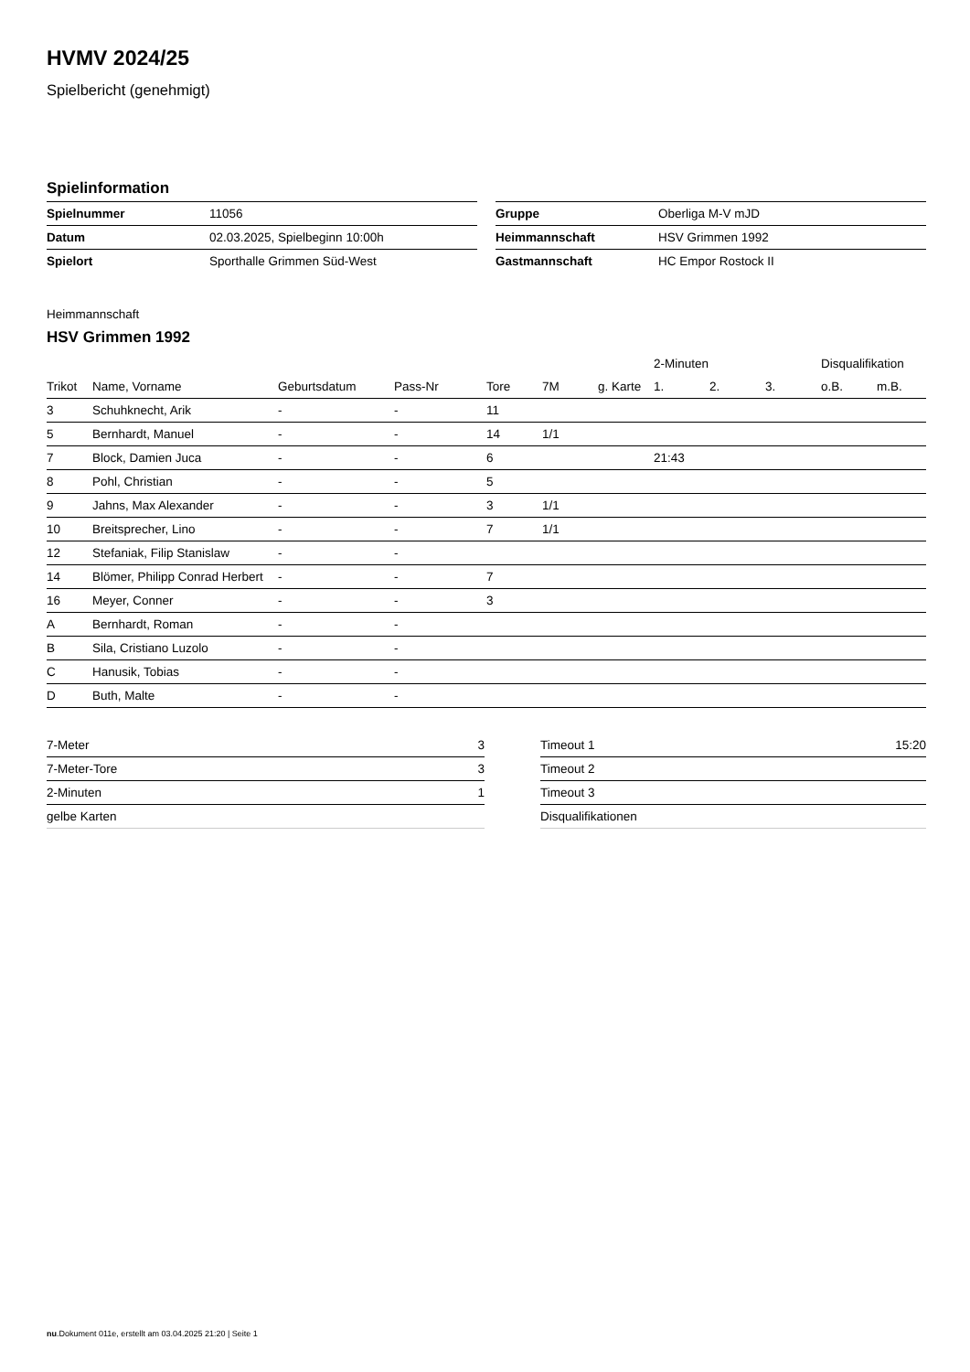HVMV 2024/25
Spielbericht (genehmigt)
Spielinformation
| Spielnummer | 11056 |
| Datum | 02.03.2025, Spielbeginn 10:00h |
| Spielort | Sporthalle Grimmen Süd-West |
| Gruppe | Oberliga M-V mJD |
| Heimmannschaft | HSV Grimmen 1992 |
| Gastmannschaft | HC Empor Rostock II |
Heimmannschaft
HSV Grimmen 1992
| | | | | | | | 2-Minuten | | | Disqualifikation | |
| --- | --- | --- | --- | --- | --- | --- | --- | --- | --- | --- | --- |
| Trikot | Name, Vorname | Geburtsdatum | Pass-Nr | Tore | 7M | g. Karte | 1. | 2. | 3. | o.B. | m.B. |
| 3 | Schuhknecht, Arik | - | - | 11 | | | | | | | |
| 5 | Bernhardt, Manuel | - | - | 14 | 1/1 | | | | | | |
| 7 | Block, Damien Juca | - | - | 6 | | | 21:43 | | | | |
| 8 | Pohl, Christian | - | - | 5 | | | | | | | |
| 9 | Jahns, Max Alexander | - | - | 3 | 1/1 | | | | | | |
| 10 | Breitsprecher, Lino | - | - | 7 | 1/1 | | | | | | |
| 12 | Stefaniak, Filip Stanislaw | - | - | | | | | | | | |
| 14 | Blömer, Philipp Conrad Herbert | - | - | 7 | | | | | | | |
| 16 | Meyer, Conner | - | - | 3 | | | | | | | |
| A | Bernhardt, Roman | - | - | | | | | | | | |
| B | Sila, Cristiano Luzolo | - | - | | | | | | | | |
| C | Hanusik, Tobias | - | - | | | | | | | | |
| D | Buth, Malte | - | - | | | | | | | | |
| 7-Meter | 3 |
| 7-Meter-Tore | 3 |
| 2-Minuten | 1 |
| gelbe Karten | |
| Timeout 1 | 15:20 |
| Timeout 2 | |
| Timeout 3 | |
| Disqualifikationen | |
nu.Dokument 011e, erstellt am 03.04.2025 21:20 | Seite 1